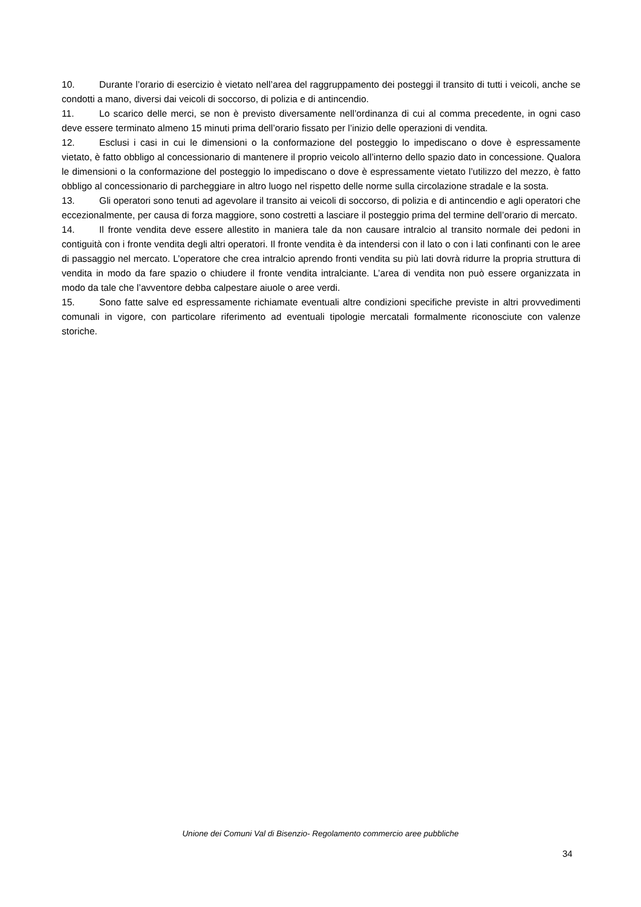10. Durante l’orario di esercizio è vietato nell’area del raggruppamento dei posteggi il transito di tutti i veicoli, anche se condotti a mano, diversi dai veicoli di soccorso, di polizia e di antincendio.
11. Lo scarico delle merci, se non è previsto diversamente nell’ordinanza di cui al comma precedente, in ogni caso deve essere terminato almeno 15 minuti prima dell’orario fissato per l’inizio delle operazioni di vendita.
12. Esclusi i casi in cui le dimensioni o la conformazione del posteggio lo impediscano o dove è espressamente vietato, è fatto obbligo al concessionario di mantenere il proprio veicolo all’interno dello spazio dato in concessione. Qualora le dimensioni o la conformazione del posteggio lo impediscano o dove è espressamente vietato l’utilizzo del mezzo, è fatto obbligo al concessionario di parcheggiare in altro luogo nel rispetto delle norme sulla circolazione stradale e la sosta.
13. Gli operatori sono tenuti ad agevolare il transito ai veicoli di soccorso, di polizia e di antincendio e agli operatori che eccezionalmente, per causa di forza maggiore, sono costretti a lasciare il posteggio prima del termine dell’orario di mercato.
14. Il fronte vendita deve essere allestito in maniera tale da non causare intralcio al transito normale dei pedoni in contiguità con i fronte vendita degli altri operatori. Il fronte vendita è da intendersi con il lato o con i lati confinanti con le aree di passaggio nel mercato. L’operatore che crea intralcio aprendo fronti vendita su più lati dovrà ridurre la propria struttura di vendita in modo da fare spazio o chiudere il fronte vendita intralciante. L’area di vendita non può essere organizzata in modo da tale che l’avventore debba calpestare aiuole o aree verdi.
15. Sono fatte salve ed espressamente richiamate eventuali altre condizioni specifiche previste in altri provvedimenti comunali in vigore, con particolare riferimento ad eventuali tipologie mercatali formalmente riconosciute con valenze storiche.
Unione dei Comuni Val di Bisenzio- Regolamento commercio aree pubbliche
34